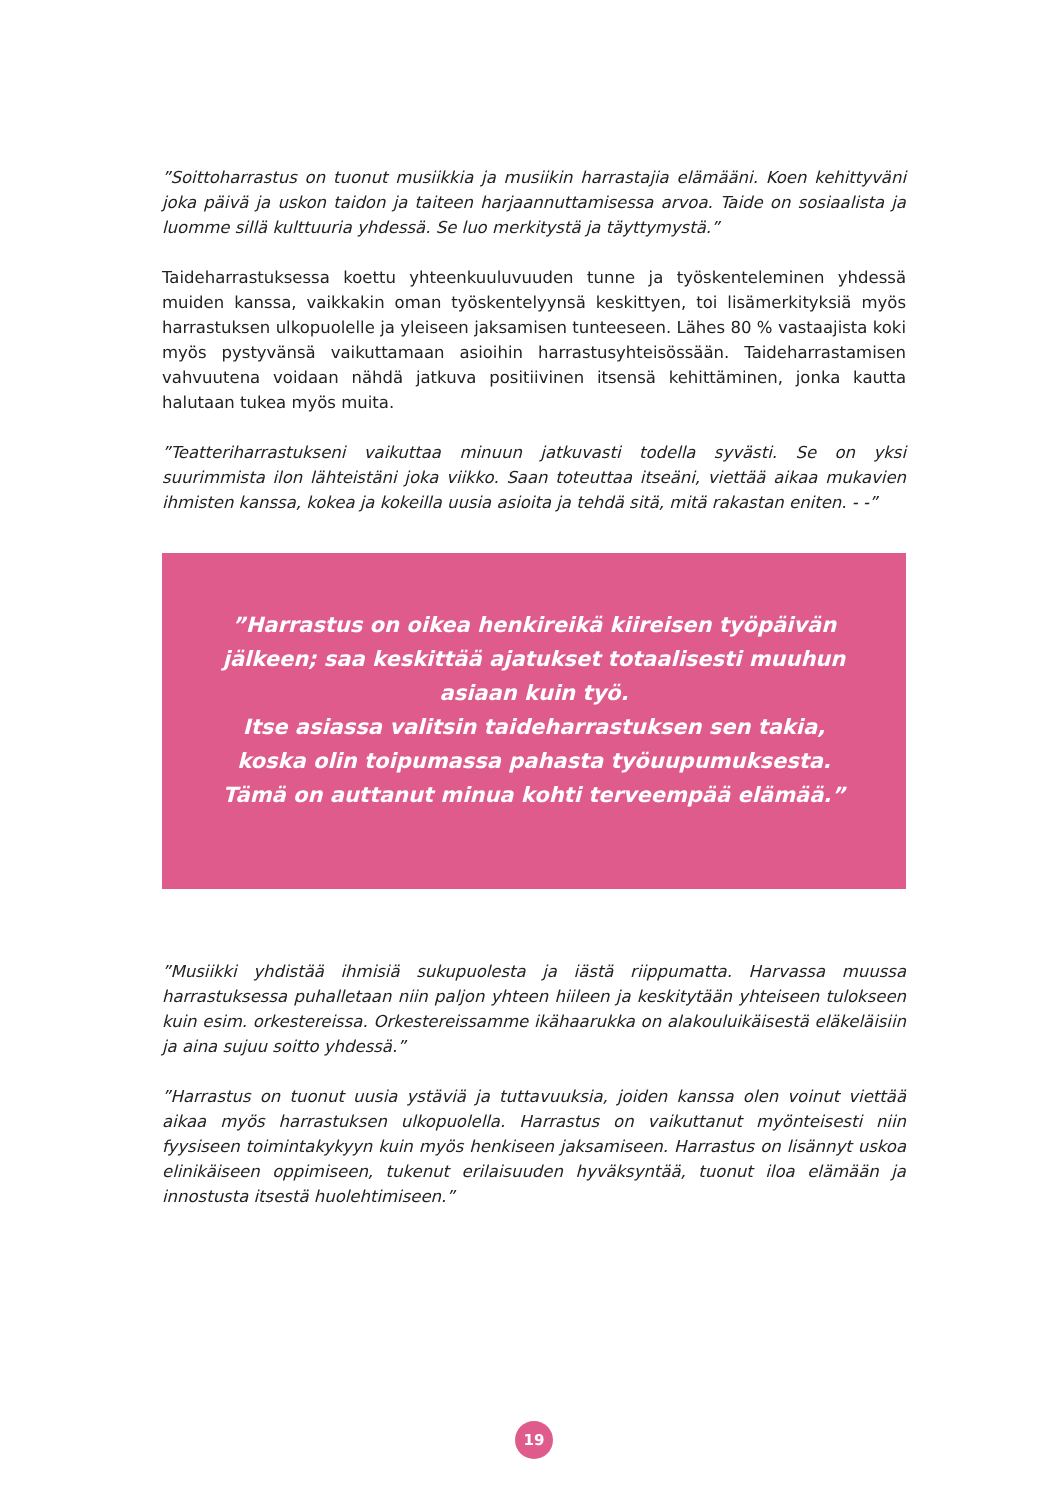”Soittoharrastus on tuonut musiikkia ja musiikin harrastajia elämääni. Koen kehittyväni joka päivä ja uskon taidon ja taiteen harjaannuttamisessa arvoa. Taide on sosiaalista ja luomme sillä kulttuuria yhdessä. Se luo merkitystä ja täyttymystä.”
Taideharrastuksessa koettu yhteenkuuluvuuden tunne ja työskenteleminen yhdessä muiden kanssa, vaikkakin oman työskentelyynsä keskittyen, toi lisämerkityksiä myös harrastuksen ulkopuolelle ja yleiseen jaksamisen tunteeseen. Lähes 80 % vastaajista koki myös pystyvänsä vaikuttamaan asioihin harrastusyhteisössään. Taideharrastamisen vahvuutena voidaan nähdä jatkuva positiivinen itsensä kehittäminen, jonka kautta halutaan tukea myös muita.
”Teatteriharrastukseni vaikuttaa minuun jatkuvasti todella syvästi. Se on yksi suurimmista ilon lähteistäni joka viikko. Saan toteuttaa itseäni, viettää aikaa mukavien ihmisten kanssa, kokea ja kokeilla uusia asioita ja tehdä sitä, mitä rakastan eniten. - -”
”Harrastus on oikea henkireikä kiireisen työpäivän jälkeen; saa keskittää ajatukset totaalisesti muuhun asiaan kuin työ.
Itse asiassa valitsin taideharrastuksen sen takia, koska olin toipumassa pahasta työuupumuksesta. Tämä on auttanut minua kohti terveempää elämää.”
”Musiikki yhdistää ihmisiä sukupuolesta ja iästä riippumatta. Harvassa muussa harrastuksessa puhalletaan niin paljon yhteen hiileen ja keskitytään yhteiseen tulokseen kuin esim. orkestereissa. Orkestereissamme ikähaarukka on alakouluikäisestä eläkeläisiin ja aina sujuu soitto yhdessä.”
”Harrastus on tuonut uusia ystäviä ja tuttavuuksia, joiden kanssa olen voinut viettää aikaa myös harrastuksen ulkopuolella. Harrastus on vaikuttanut myönteisesti niin fyysiseen toimintakykyyn kuin myös henkiseen jaksamiseen. Harrastus on lisännyt uskoa elinikäiseen oppimiseen, tukenut erilaisuuden hyväksyntää, tuonut iloa elämään ja innostusta itsestä huolehtimiseen.”
19